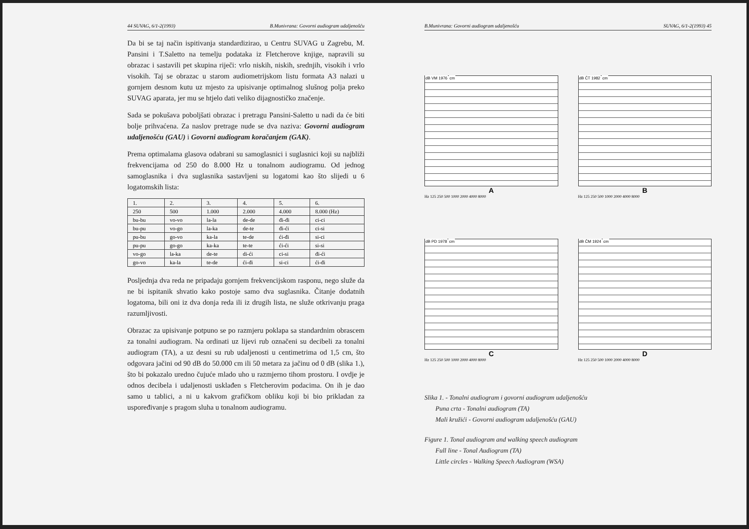44 SUVAG, 6/1-2(1993) B.Munivrana: Govorni audiogram udaljenošću
Da bi se taj način ispitivanja standardizirao, u Centru SUVAG u Zagrebu, M. Pansini i T.Saletto na temelju podataka iz Fletcherove knjige, napravili su obrazac i sastavili pet skupina riječi: vrlo niskih, niskih, srednjih, visokih i vrlo visokih. Taj se obrazac u starom audiometrijskom listu formata A3 nalazi u gornjem desnom kutu uz mjesto za upisivanje optimalnog slušnog polja preko SUVAG aparata, jer mu se htjelo dati veliko dijagnostičko značenje.
Sada se pokušava poboljšati obrazac i pretragu Pansini-Saletto u nadi da će biti bolje prihvaćena. Za naslov pretrage nude se dva naziva: Govorni audiogram udaljenošću (GAU) i Govorni audiogram koračanjem (GAK).
Prema optimalama glasova odabrani su samoglasnici i suglasnici koji su najbliži frekvencijama od 250 do 8.000 Hz u tonalnom audiogramu. Od jednog samoglasnika i dva suglasnika sastavljeni su logatomi kao što slijedi u 6 logatomskih lista:
| 1. | 2. | 3. | 4. | 5. | 6. |
| 250 | 500 | 1.000 | 2.000 | 4.000 | 8.000 (Hz) |
| bu-bu | vo-vo | la-la | de-de | đi-đi | ci-ci |
| bu-pu | vo-go | la-ka | de-te | đi-ći | ci-si |
| pu-bu | go-vo | ka-la | te-de | ći-đi | si-ci |
| pu-pu | go-go | ka-ka | te-te | ći-ći | si-si |
| vo-go | la-ka | de-te | di-ći | ci-si | đi-ći |
| go-vo | ka-la | te-de | ći-đi | si-ci | ći-đi |
Posljednja dva reda ne pripadaju gornjem frekvencijskom rasponu, nego služe da ne bi ispitanik shvatio kako postoje samo dva suglasnika. Čitanje dodatnih logatoma, bili oni iz dva donja reda ili iz drugih lista, ne služe otkrivanju praga razumljivosti.
Obrazac za upisivanje potpuno se po razmjeru poklapa sa standardnim obrascem za tonalni audiogram. Na ordinati uz lijevi rub označeni su decibeli za tonalni audiogram (TA), a uz desni su rub udaljenosti u centimetrima od 1,5 cm, što odgovara jačini od 90 dB do 50.000 cm ili 50 metara za jačinu od 0 dB (slika 1.), što bi pokazalo uredno čujuće mlado uho u razmjerno tihom prostoru. I ovdje je odnos decibela i udaljenosti usklađen s Fletcherovim podacima. On ih je dao samo u tablici, a ni u kakvom grafičkom obliku koji bi bio prikladan za uspoređivanje s pragom sluha u tonalnom audiogramu.
B.Munivrana: Govorni audiogram udaljenošću SUVAG, 6/1-2(1993) 45
dB VM 1976 cm
A
Hz 125 250 500 1000 2000 4000 8000
dB ČT 1982 cm
B
Hz 125 250 500 1000 2000 4000 8000
dB PD 1978 cm
C
Hz 125 250 500 1000 2000 4000 8000
dB ČM 1924 cm
D
Hz 125 250 500 1000 2000 4000 8000
Slika 1. - Tonalni audiogram i govorni audiogram udaljenošću
Puna crta - Tonalni audiogram (TA)
Mali kružići - Govorni audiogram udaljenošću (GAU)
Figure 1. Tonal audiogram and walking speech audiogram
Full line - Tonal Audiogram (TA)
Little circles - Walking Speech Audiogram (WSA)